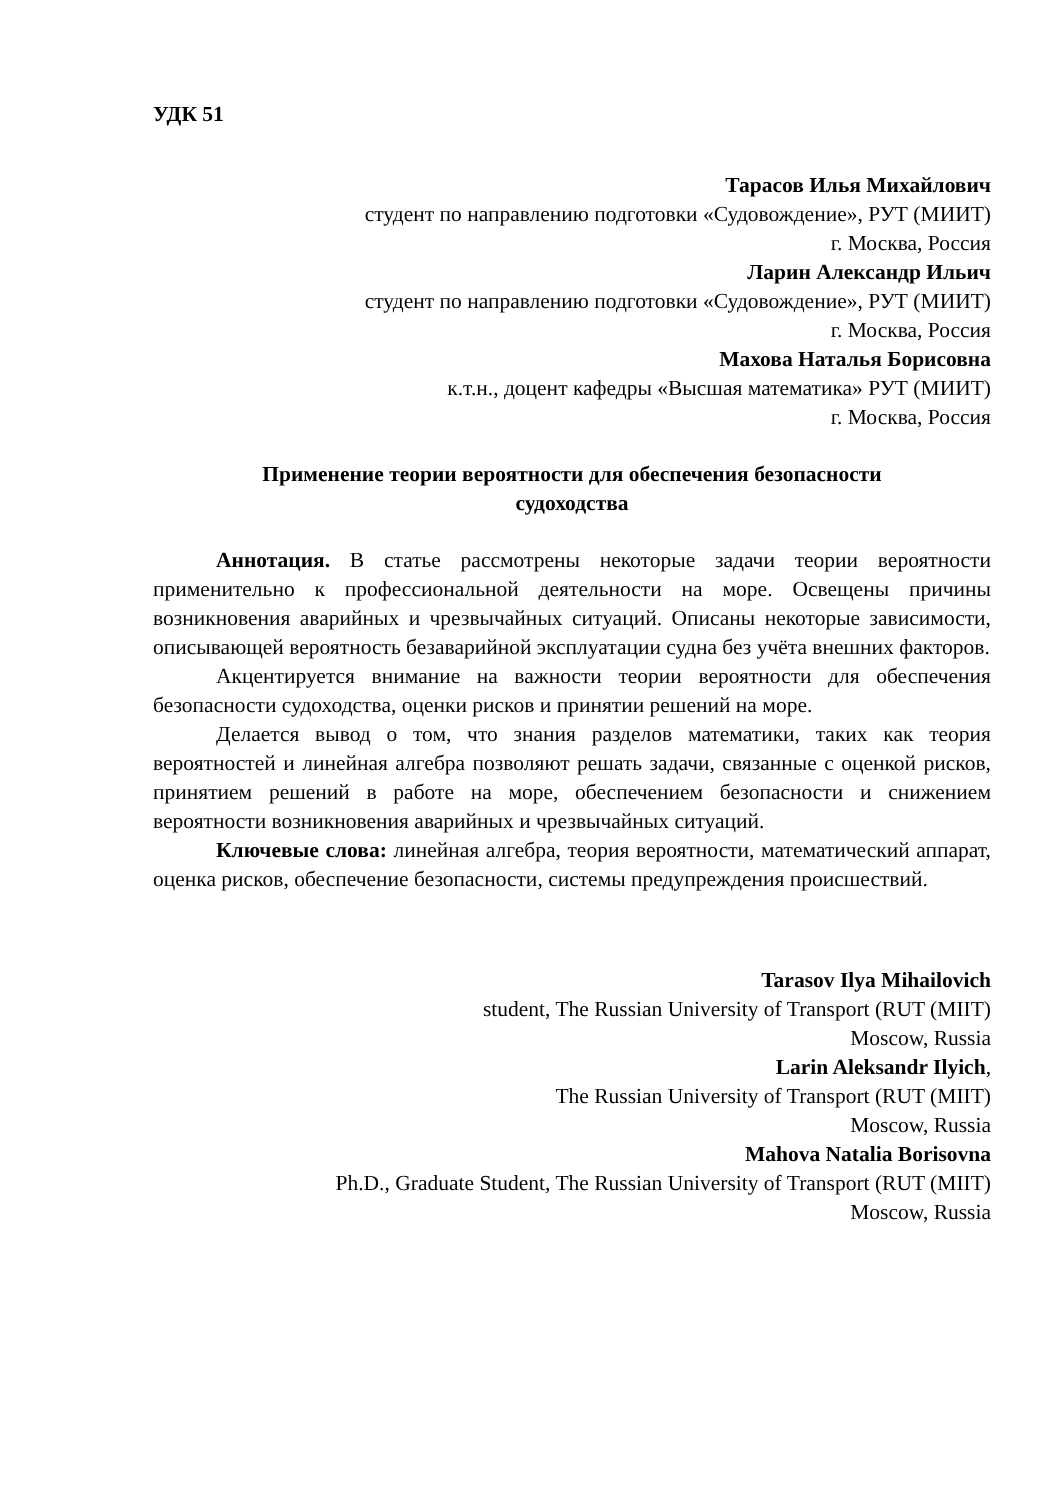УДК 51
Тарасов Илья Михайлович
студент по направлению подготовки «Судовождение», РУТ (МИИТ)
г. Москва, Россия
Ларин Александр Ильич
студент по направлению подготовки «Судовождение», РУТ (МИИТ)
г. Москва, Россия
Махова Наталья Борисовна
к.т.н., доцент кафедры «Высшая математика» РУТ (МИИТ)
г. Москва, Россия
Применение теории вероятности для обеспечения безопасности
судоходства
Аннотация. В статье рассмотрены некоторые задачи теории вероятности применительно к профессиональной деятельности на море. Освещены причины возникновения аварийных и чрезвычайных ситуаций. Описаны некоторые зависимости, описывающей вероятность безаварийной эксплуатации судна без учёта внешних факторов.
Акцентируется внимание на важности теории вероятности для обеспечения безопасности судоходства, оценки рисков и принятии решений на море.
Делается вывод о том, что знания разделов математики, таких как теория вероятностей и линейная алгебра позволяют решать задачи, связанные с оценкой рисков, принятием решений в работе на море, обеспечением безопасности и снижением вероятности возникновения аварийных и чрезвычайных ситуаций.
Ключевые слова: линейная алгебра, теория вероятности, математический аппарат, оценка рисков, обеспечение безопасности, системы предупреждения происшествий.
Tarasov Ilya Mihailovich
student, The Russian University of Transport (RUT (MIIT)
Moscow, Russia
Larin Aleksandr Ilyich,
The Russian University of Transport (RUT (MIIT)
Moscow, Russia
Mahova Natalia Borisovna
Ph.D., Graduate Student, The Russian University of Transport (RUT (MIIT)
Moscow, Russia